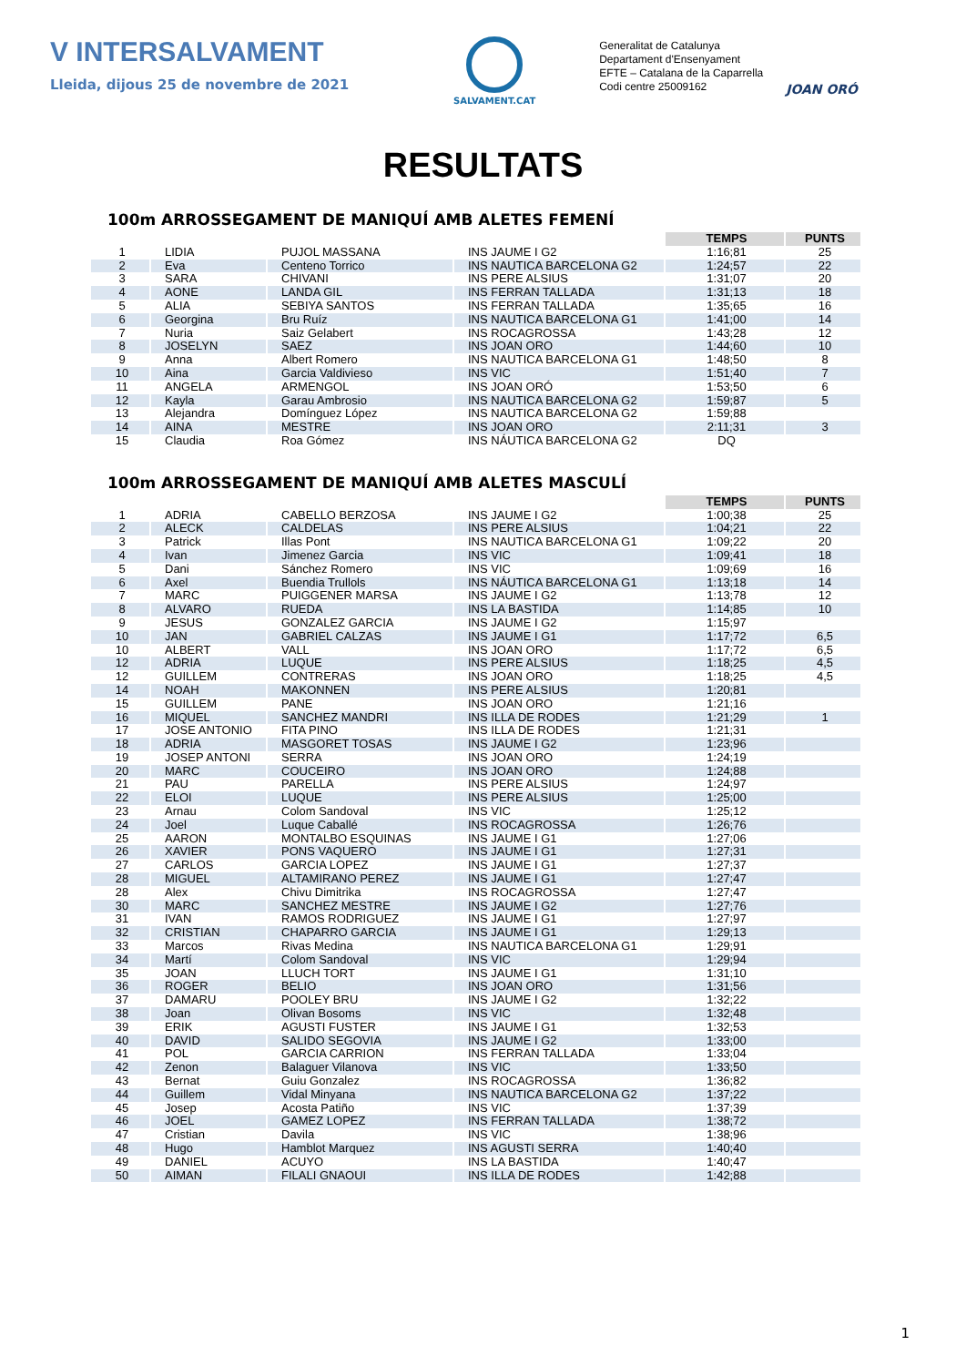V INTERSALVAMENT
Lleida, dijous 25 de novembre de 2021
SALVAMENT.CAT
Generalitat de Catalunya
Departament d'Ensenyament
EFTE – Catalana de la Caparrella
Codi centre 25009162
JOAN ORÓ
RESULTATS
100m ARROSSEGAMENT DE MANIQUÍ AMB ALETES FEMENÍ
| | | | | TEMPS | PUNTS |
| 1 | LIDIA | PUJOL MASSANA | INS JAUME I G2 | 1:16;81 | 25 |
| 2 | Eva | Centeno Torrico | INS NAUTICA BARCELONA G2 | 1:24;57 | 22 |
| 3 | SARA | CHIVANI | INS PERE ALSIUS | 1:31;07 | 20 |
| 4 | AONE | LANDA GIL | INS FERRAN TALLADA | 1:31;13 | 18 |
| 5 | ALIA | SEBIYA SANTOS | INS FERRAN TALLADA | 1:35;65 | 16 |
| 6 | Georgina | Bru Ruíz | INS NAUTICA BARCELONA G1 | 1:41;00 | 14 |
| 7 | Nuria | Saiz Gelabert | INS ROCAGROSSA | 1:43;28 | 12 |
| 8 | JOSELYN | SAEZ | INS JOAN ORO | 1:44;60 | 10 |
| 9 | Anna | Albert Romero | INS NAUTICA BARCELONA G1 | 1:48;50 | 8 |
| 10 | Aina | Garcia Valdivieso | INS VIC | 1:51;40 | 7 |
| 11 | ANGELA | ARMENGOL | INS JOAN ORÓ | 1:53;50 | 6 |
| 12 | Kayla | Garau Ambrosio | INS NAUTICA BARCELONA G2 | 1:59;87 | 5 |
| 13 | Alejandra | Domínguez López | INS NAUTICA BARCELONA G2 | 1:59;88 | |
| 14 | AINA | MESTRE | INS JOAN ORO | 2:11;31 | 3 |
| 15 | Claudia | Roa Gómez | INS NÁUTICA BARCELONA G2 | DQ | |
100m ARROSSEGAMENT DE MANIQUÍ AMB ALETES MASCULÍ
| | | | | TEMPS | PUNTS |
| 1 | ADRIA | CABELLO BERZOSA | INS JAUME I G2 | 1:00;38 | 25 |
| 2 | ALECK | CALDELAS | INS PERE ALSIUS | 1:04;21 | 22 |
| 3 | Patrick | Illas Pont | INS NAUTICA BARCELONA G1 | 1:09;22 | 20 |
| 4 | Ivan | Jimenez Garcia | INS VIC | 1:09;41 | 18 |
| 5 | Dani | Sánchez Romero | INS VIC | 1:09;69 | 16 |
| 6 | Axel | Buendia Trullols | INS NÁUTICA BARCELONA G1 | 1:13;18 | 14 |
| 7 | MARC | PUIGGENER MARSA | INS JAUME I G2 | 1:13;78 | 12 |
| 8 | ALVARO | RUEDA | INS LA BASTIDA | 1:14;85 | 10 |
| 9 | JESUS | GONZALEZ GARCIA | INS JAUME I G2 | 1:15;97 | |
| 10 | JAN | GABRIEL CALZAS | INS JAUME I G1 | 1:17;72 | 6,5 |
| 10 | ALBERT | VALL | INS JOAN ORO | 1:17;72 | 6,5 |
| 12 | ADRIA | LUQUE | INS PERE ALSIUS | 1:18;25 | 4,5 |
| 12 | GUILLEM | CONTRERAS | INS JOAN ORO | 1:18;25 | 4,5 |
| 14 | NOAH | MAKONNEN | INS PERE ALSIUS | 1:20;81 | |
| 15 | GUILLEM | PANE | INS JOAN ORO | 1:21;16 | |
| 16 | MIQUEL | SANCHEZ MANDRI | INS ILLA DE RODES | 1:21;29 | 1 |
| 17 | JOSE ANTONIO | FITA PINO | INS ILLA DE RODES | 1:21;31 | |
| 18 | ADRIA | MASGORET TOSAS | INS JAUME I G2 | 1:23;96 | |
| 19 | JOSEP ANTONI | SERRA | INS JOAN ORO | 1:24;19 | |
| 20 | MARC | COUCEIRO | INS JOAN ORO | 1:24;88 | |
| 21 | PAU | PARELLA | INS PERE ALSIUS | 1:24;97 | |
| 22 | ELOI | LUQUE | INS PERE ALSIUS | 1:25;00 | |
| 23 | Arnau | Colom Sandoval | INS VIC | 1:25;12 | |
| 24 | Joel | Luque Caballé | INS ROCAGROSSA | 1:26;76 | |
| 25 | AARON | MONTALBO ESQUINAS | INS JAUME I G1 | 1:27;06 | |
| 26 | XAVIER | PONS VAQUERO | INS JAUME I G1 | 1:27;31 | |
| 27 | CARLOS | GARCIA LOPEZ | INS JAUME I G1 | 1:27;37 | |
| 28 | MIGUEL | ALTAMIRANO PEREZ | INS JAUME I G1 | 1:27;47 | |
| 28 | Alex | Chivu Dimitrika | INS ROCAGROSSA | 1:27;47 | |
| 30 | MARC | SANCHEZ MESTRE | INS JAUME I G2 | 1:27;76 | |
| 31 | IVAN | RAMOS RODRIGUEZ | INS JAUME I G1 | 1:27;97 | |
| 32 | CRISTIAN | CHAPARRO GARCIA | INS JAUME I G1 | 1:29;13 | |
| 33 | Marcos | Rivas Medina | INS NAUTICA BARCELONA G1 | 1:29;91 | |
| 34 | Martí | Colom Sandoval | INS VIC | 1:29;94 | |
| 35 | JOAN | LLUCH TORT | INS JAUME I G1 | 1:31;10 | |
| 36 | ROGER | BELIO | INS JOAN ORO | 1:31;56 | |
| 37 | DAMARU | POOLEY BRU | INS JAUME I G2 | 1:32;22 | |
| 38 | Joan | Olivan Bosoms | INS VIC | 1:32;48 | |
| 39 | ERIK | AGUSTI FUSTER | INS JAUME I G1 | 1:32;53 | |
| 40 | DAVID | SALIDO SEGOVIA | INS JAUME I G2 | 1:33;00 | |
| 41 | POL | GARCIA CARRION | INS FERRAN TALLADA | 1:33;04 | |
| 42 | Zenon | Balaguer Vilanova | INS VIC | 1:33;50 | |
| 43 | Bernat | Guiu Gonzalez | INS ROCAGROSSA | 1:36;82 | |
| 44 | Guillem | Vidal Minyana | INS NAUTICA BARCELONA G2 | 1:37;22 | |
| 45 | Josep | Acosta Patiño | INS VIC | 1:37;39 | |
| 46 | JOEL | GAMEZ LOPEZ | INS FERRAN TALLADA | 1:38;72 | |
| 47 | Cristian | Davila | INS VIC | 1:38;96 | |
| 48 | Hugo | Hamblot Marquez | INS AGUSTI SERRA | 1:40;40 | |
| 49 | DANIEL | ACUYO | INS LA BASTIDA | 1:40;47 | |
| 50 | AIMAN | FILALI GNAOUI | INS ILLA DE RODES | 1:42;88 | |
1